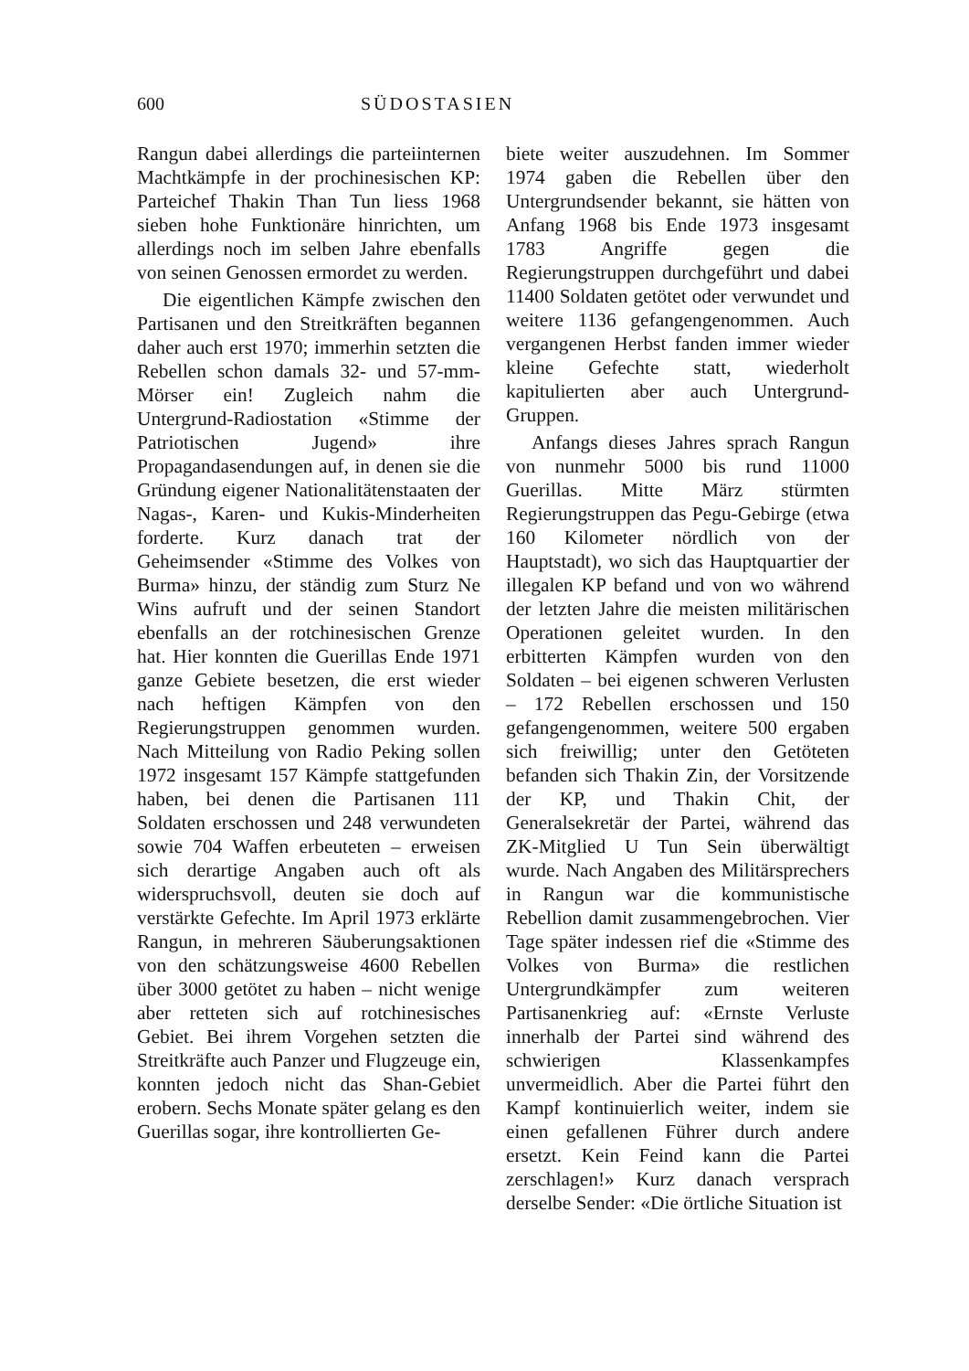600 SÜDOSTASIEN
Rangun dabei allerdings die parteiinternen Machtkämpfe in der prochinesischen KP: Parteichef Thakin Than Tun liess 1968 sieben hohe Funktionäre hinrichten, um allerdings noch im selben Jahre ebenfalls von seinen Genossen ermordet zu werden.
Die eigentlichen Kämpfe zwischen den Partisanen und den Streitkräften begannen daher auch erst 1970; immerhin setzten die Rebellen schon damals 32- und 57-mm-Mörser ein! Zugleich nahm die Untergrund-Radiostation «Stimme der Patriotischen Jugend» ihre Propagandasendungen auf, in denen sie die Gründung eigener Nationalitätenstaaten der Nagas-, Karen- und Kukis-Minderheiten forderte. Kurz danach trat der Geheimsender «Stimme des Volkes von Burma» hinzu, der ständig zum Sturz Ne Wins aufruft und der seinen Standort ebenfalls an der rotchinesischen Grenze hat. Hier konnten die Guerillas Ende 1971 ganze Gebiete besetzen, die erst wieder nach heftigen Kämpfen von den Regierungstruppen genommen wurden. Nach Mitteilung von Radio Peking sollen 1972 insgesamt 157 Kämpfe stattgefunden haben, bei denen die Partisanen 111 Soldaten erschossen und 248 verwundeten sowie 704 Waffen erbeuteten – erweisen sich derartige Angaben auch oft als widerspruchsvoll, deuten sie doch auf verstärkte Gefechte. Im April 1973 erklärte Rangun, in mehreren Säuberungsaktionen von den schätzungsweise 4600 Rebellen über 3000 getötet zu haben – nicht wenige aber retteten sich auf rotchinesisches Gebiet. Bei ihrem Vorgehen setzten die Streitkräfte auch Panzer und Flugzeuge ein, konnten jedoch nicht das Shan-Gebiet erobern. Sechs Monate später gelang es den Guerillas sogar, ihre kontrollierten Ge-
biete weiter auszudehnen. Im Sommer 1974 gaben die Rebellen über den Untergrundsender bekannt, sie hätten von Anfang 1968 bis Ende 1973 insgesamt 1783 Angriffe gegen die Regierungstruppen durchgeführt und dabei 11400 Soldaten getötet oder verwundet und weitere 1136 gefangengenommen. Auch vergangenen Herbst fanden immer wieder kleine Gefechte statt, wiederholt kapitulierten aber auch Untergrund-Gruppen.
Anfangs dieses Jahres sprach Rangun von nunmehr 5000 bis rund 11000 Guerillas. Mitte März stürmten Regierungstruppen das Pegu-Gebirge (etwa 160 Kilometer nördlich von der Hauptstadt), wo sich das Hauptquartier der illegalen KP befand und von wo während der letzten Jahre die meisten militärischen Operationen geleitet wurden. In den erbitterten Kämpfen wurden von den Soldaten – bei eigenen schweren Verlusten – 172 Rebellen erschossen und 150 gefangengenommen, weitere 500 ergaben sich freiwillig; unter den Getöteten befanden sich Thakin Zin, der Vorsitzende der KP, und Thakin Chit, der Generalsekretär der Partei, während das ZK-Mitglied U Tun Sein überwältigt wurde. Nach Angaben des Militärsprechers in Rangun war die kommunistische Rebellion damit zusammengebrochen. Vier Tage später indessen rief die «Stimme des Volkes von Burma» die restlichen Untergrundkämpfer zum weiteren Partisanenkrieg auf: «Ernste Verluste innerhalb der Partei sind während des schwierigen Klassenkampfes unvermeidlich. Aber die Partei führt den Kampf kontinuierlich weiter, indem sie einen gefallenen Führer durch andere ersetzt. Kein Feind kann die Partei zerschlagen!» Kurz danach versprach derselbe Sender: «Die örtliche Situation ist